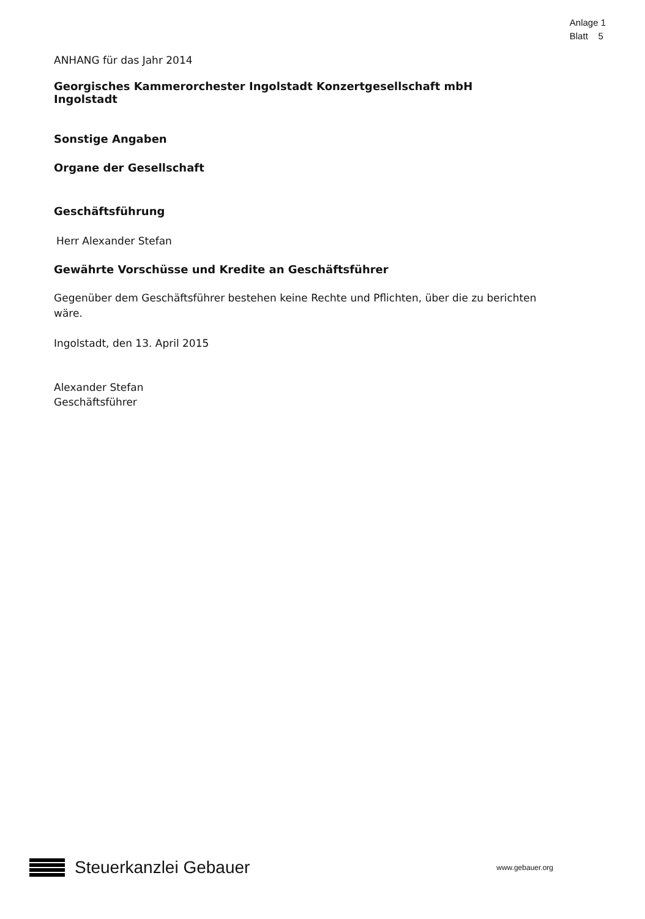Anlage 1
Blatt 5
ANHANG für das Jahr 2014
Georgisches Kammerorchester Ingolstadt Konzertgesellschaft mbH
Ingolstadt
Sonstige Angaben
Organe der Gesellschaft
Geschäftsführung
Herr Alexander Stefan
Gewährte Vorschüsse und Kredite an Geschäftsführer
Gegenüber dem Geschäftsführer bestehen keine Rechte und Pflichten, über die zu berichten wäre.
Ingolstadt, den 13. April 2015
Alexander Stefan
Geschäftsführer
Steuerkanzlei Gebauer
www.gebauer.org